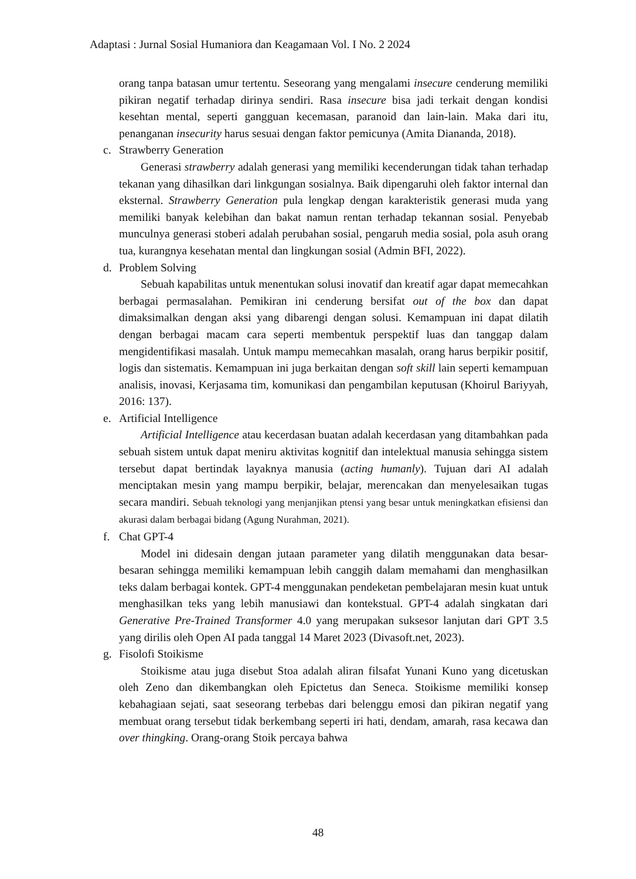Adaptasi : Jurnal Sosial Humaniora dan Keagamaan Vol. I No. 2 2024
orang tanpa batasan umur tertentu. Seseorang yang mengalami insecure cenderung memiliki pikiran negatif terhadap dirinya sendiri. Rasa insecure bisa jadi terkait dengan kondisi kesehtan mental, seperti gangguan kecemasan, paranoid dan lain-lain. Maka dari itu, penanganan insecurity harus sesuai dengan faktor pemicunya (Amita Diananda, 2018).
c. Strawberry Generation
Generasi strawberry adalah generasi yang memiliki kecenderungan tidak tahan terhadap tekanan yang dihasilkan dari linkgungan sosialnya. Baik dipengaruhi oleh faktor internal dan eksternal. Strawberry Generation pula lengkap dengan karakteristik generasi muda yang memiliki banyak kelebihan dan bakat namun rentan terhadap tekannan sosial. Penyebab munculnya generasi stoberi adalah perubahan sosial, pengaruh media sosial, pola asuh orang tua, kurangnya kesehatan mental dan lingkungan sosial (Admin BFI, 2022).
d. Problem Solving
Sebuah kapabilitas untuk menentukan solusi inovatif dan kreatif agar dapat memecahkan berbagai permasalahan. Pemikiran ini cenderung bersifat out of the box dan dapat dimaksimalkan dengan aksi yang dibarengi dengan solusi. Kemampuan ini dapat dilatih dengan berbagai macam cara seperti membentuk perspektif luas dan tanggap dalam mengidentifikasi masalah. Untuk mampu memecahkan masalah, orang harus berpikir positif, logis dan sistematis. Kemampuan ini juga berkaitan dengan soft skill lain seperti kemampuan analisis, inovasi, Kerjasama tim, komunikasi dan pengambilan keputusan (Khoirul Bariyyah, 2016: 137).
e. Artificial Intelligence
Artificial Intelligence atau kecerdasan buatan adalah kecerdasan yang ditambahkan pada sebuah sistem untuk dapat meniru aktivitas kognitif dan intelektual manusia sehingga sistem tersebut dapat bertindak layaknya manusia (acting humanly). Tujuan dari AI adalah menciptakan mesin yang mampu berpikir, belajar, merencakan dan menyelesaikan tugas secara mandiri. Sebuah teknologi yang menjanjikan ptensi yang besar untuk meningkatkan efisiensi dan akurasi dalam berbagai bidang (Agung Nurahman, 2021).
f. Chat GPT-4
Model ini didesain dengan jutaan parameter yang dilatih menggunakan data besar-besaran sehingga memiliki kemampuan lebih canggih dalam memahami dan menghasilkan teks dalam berbagai kontek. GPT-4 menggunakan pendeketan pembelajaran mesin kuat untuk menghasilkan teks yang lebih manusiawi dan kontekstual. GPT-4 adalah singkatan dari Generative Pre-Trained Transformer 4.0 yang merupakan suksesor lanjutan dari GPT 3.5 yang dirilis oleh Open AI pada tanggal 14 Maret 2023 (Divasoft.net, 2023).
g. Fisolofi Stoikisme
Stoikisme atau juga disebut Stoa adalah aliran filsafat Yunani Kuno yang dicetuskan oleh Zeno dan dikembangkan oleh Epictetus dan Seneca. Stoikisme memiliki konsep kebahagiaan sejati, saat seseorang terbebas dari belenggu emosi dan pikiran negatif yang membuat orang tersebut tidak berkembang seperti iri hati, dendam, amarah, rasa kecawa dan over thingking. Orang-orang Stoik percaya bahwa
48